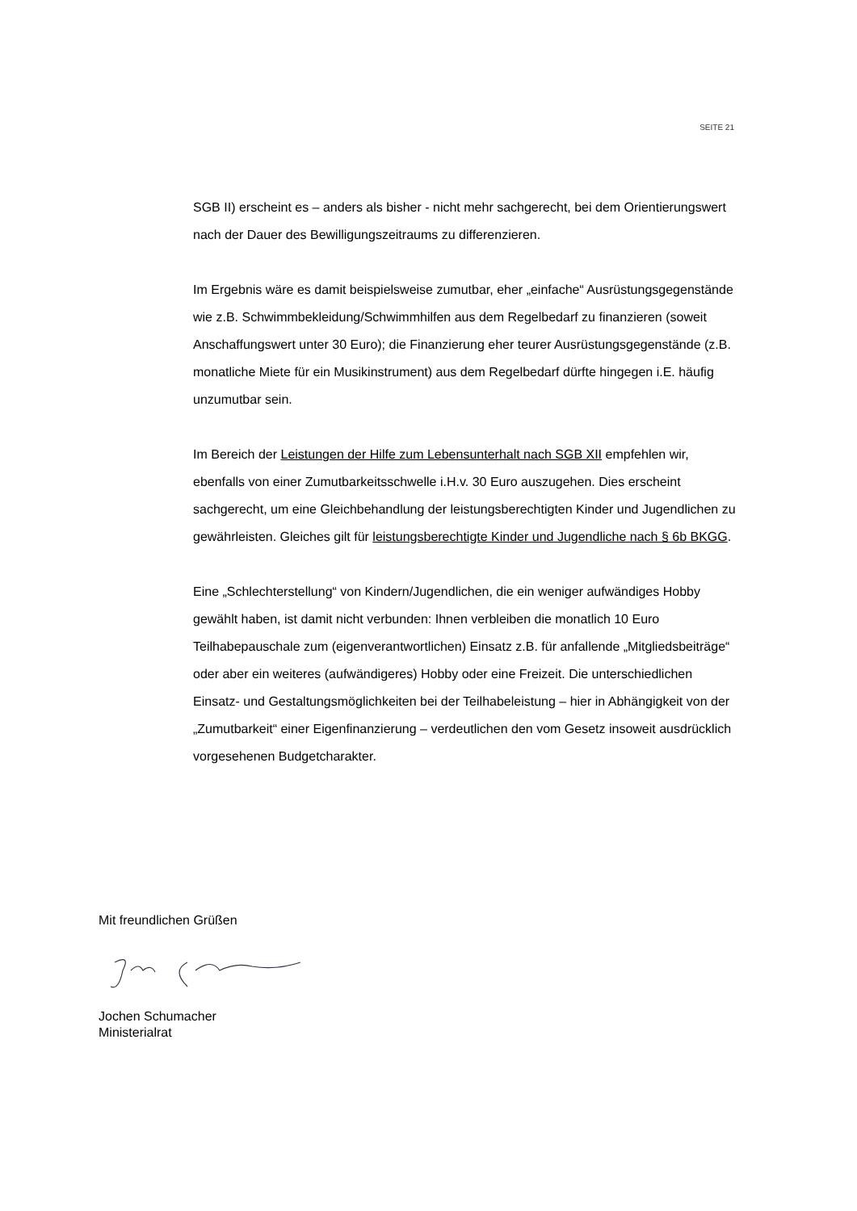SEITE 21
SGB II) erscheint es – anders als bisher - nicht mehr sachgerecht, bei dem Orientierungswert nach der Dauer des Bewilligungszeitraums zu differenzieren.
Im Ergebnis wäre es damit beispielsweise zumutbar, eher „einfache“ Ausrüstungsgegenstände wie z.B. Schwimmbekleidung/Schwimmhilfen aus dem Regelbedarf zu finanzieren (soweit Anschaffungswert unter 30 Euro); die Finanzierung eher teurer Ausrüstungsgegenstände (z.B. monatliche Miete für ein Musikinstrument) aus dem Regelbedarf dürfte hingegen i.E. häufig unzumutbar sein.
Im Bereich der Leistungen der Hilfe zum Lebensunterhalt nach SGB XII empfehlen wir, ebenfalls von einer Zumutbarkeitsschwelle i.H.v. 30 Euro auszugehen. Dies erscheint sachgerecht, um eine Gleichbehandlung der leistungsberechtigten Kinder und Jugendlichen zu gewährleisten. Gleiches gilt für leistungsberechtigte Kinder und Jugendliche nach § 6b BKGG.
Eine „Schlechterstellung“ von Kindern/Jugendlichen, die ein weniger aufwändiges Hobby gewählt haben, ist damit nicht verbunden: Ihnen verbleiben die monatlich 10 Euro Teilhabepauschale zum (eigenverantwortlichen) Einsatz z.B. für anfallende „Mitgliedsbeiträge“ oder aber ein weiteres (aufwändigeres) Hobby oder eine Freizeit. Die unterschiedlichen Einsatz- und Gestaltungsmöglichkeiten bei der Teilhabeleistung – hier in Abhängigkeit von der „Zumutbarkeit“ einer Eigenfinanzierung – verdeutlichen den vom Gesetz insoweit ausdrücklich vorgesehenen Budgetcharakter.
Mit freundlichen Grüßen
Jochen Schumacher
Ministerialrat